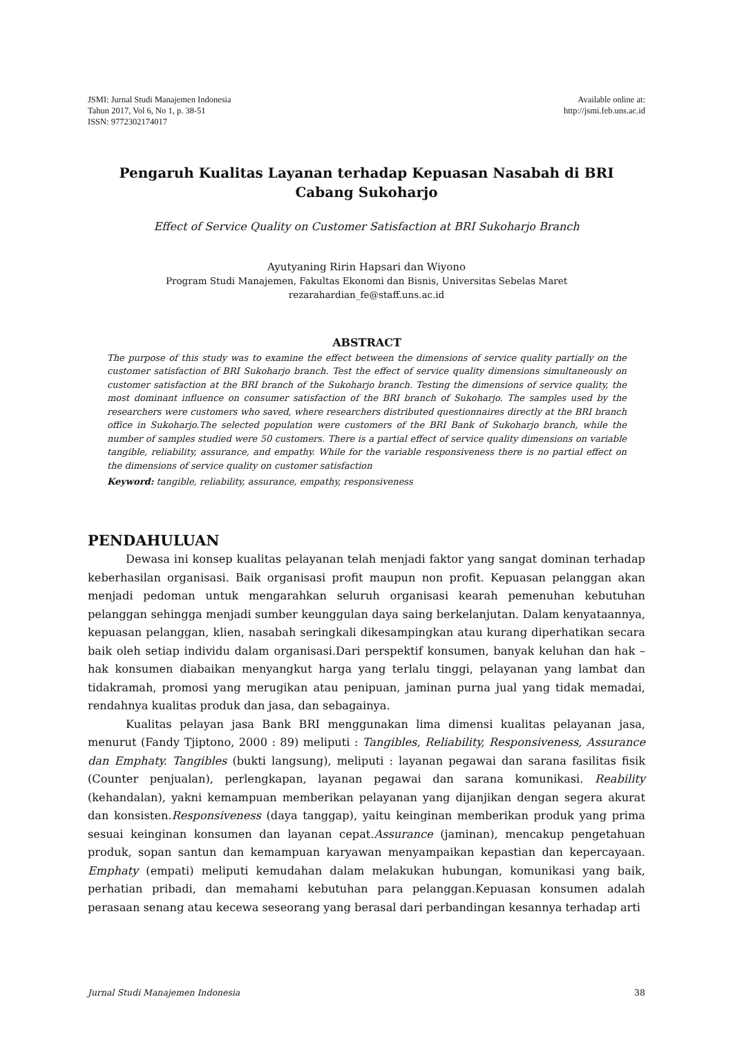JSMI: Jurnal Studi Manajemen Indonesia
Tahun 2017, Vol 6, No 1, p. 38-51
ISSN: 9772302174017
Available online at:
http://jsmi.feb.uns.ac.id
Pengaruh Kualitas Layanan terhadap Kepuasan Nasabah di BRI
Cabang Sukoharjo
Effect of Service Quality on Customer Satisfaction at BRI Sukoharjo Branch
Ayutyaning Ririn Hapsari dan Wiyono
Program Studi Manajemen, Fakultas Ekonomi dan Bisnis, Universitas Sebelas Maret
rezarahardian_fe@staff.uns.ac.id
ABSTRACT
The purpose of this study was to examine the effect between the dimensions of service quality partially on the customer satisfaction of BRI Sukoharjo branch. Test the effect of service quality dimensions simultaneously on customer satisfaction at the BRI branch of the Sukoharjo branch. Testing the dimensions of service quality, the most dominant influence on consumer satisfaction of the BRI branch of Sukoharjo. The samples used by the researchers were customers who saved, where researchers distributed questionnaires directly at the BRI branch office in Sukoharjo.The selected population were customers of the BRI Bank of Sukoharjo branch, while the number of samples studied were 50 customers. There is a partial effect of service quality dimensions on variable tangible, reliability, assurance, and empathy. While for the variable responsiveness there is no partial effect on the dimensions of service quality on customer satisfaction
Keyword: tangible, reliability, assurance, empathy, responsiveness
PENDAHULUAN
Dewasa ini konsep kualitas pelayanan telah menjadi faktor yang sangat dominan terhadap keberhasilan organisasi. Baik organisasi profit maupun non profit. Kepuasan pelanggan akan menjadi pedoman untuk mengarahkan seluruh organisasi kearah pemenuhan kebutuhan pelanggan sehingga menjadi sumber keunggulan daya saing berkelanjutan. Dalam kenyataannya, kepuasan pelanggan, klien, nasabah seringkali dikesampingkan atau kurang diperhatikan secara baik oleh setiap individu dalam organisasi.Dari perspektif konsumen, banyak keluhan dan hak – hak konsumen diabaikan menyangkut harga yang terlalu tinggi, pelayanan yang lambat dan tidakramah, promosi yang merugikan atau penipuan, jaminan purna jual yang tidak memadai, rendahnya kualitas produk dan jasa, dan sebagainya.
Kualitas pelayan jasa Bank BRI menggunakan lima dimensi kualitas pelayanan jasa, menurut (Fandy Tjiptono, 2000 : 89) meliputi : Tangibles, Reliability, Responsiveness, Assurance dan Emphaty. Tangibles (bukti langsung), meliputi : layanan pegawai dan sarana fasilitas fisik (Counter penjualan), perlengkapan, layanan pegawai dan sarana komunikasi. Reability (kehandalan), yakni kemampuan memberikan pelayanan yang dijanjikan dengan segera akurat dan konsisten.Responsiveness (daya tanggap), yaitu keinginan memberikan produk yang prima sesuai keinginan konsumen dan layanan cepat.Assurance (jaminan), mencakup pengetahuan produk, sopan santun dan kemampuan karyawan menyampaikan kepastian dan kepercayaan. Emphaty (empati) meliputi kemudahan dalam melakukan hubungan, komunikasi yang baik, perhatian pribadi, dan memahami kebutuhan para pelanggan.Kepuasan konsumen adalah perasaan senang atau kecewa seseorang yang berasal dari perbandingan kesannya terhadap arti
Jurnal Studi Manajemen Indonesia 38